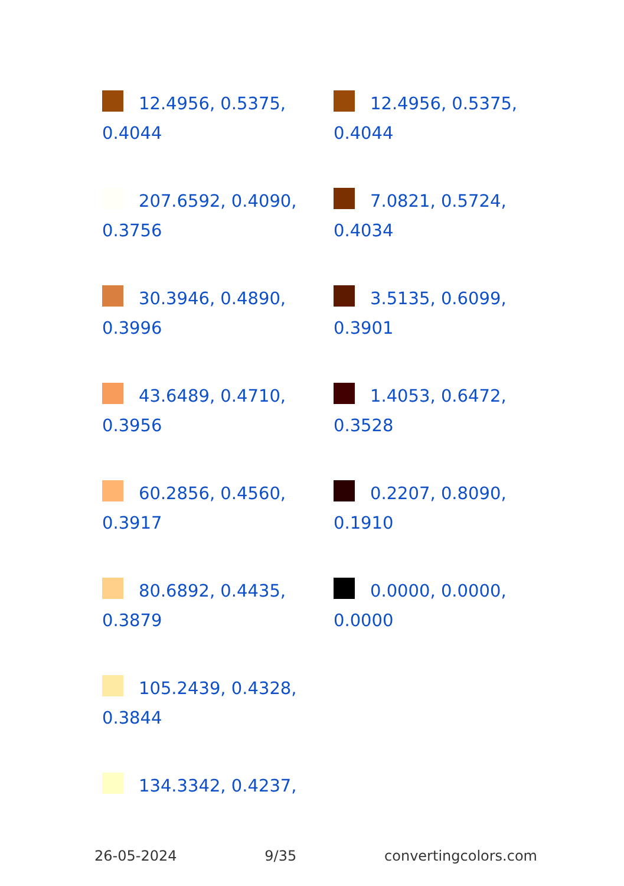12.4956, 0.5375,
0.4044
12.4956, 0.5375,
0.4044
207.6592, 0.4090,
0.3756
7.0821, 0.5724,
0.4034
30.3946, 0.4890,
0.3996
3.5135, 0.6099,
0.3901
43.6489, 0.4710,
0.3956
1.4053, 0.6472,
0.3528
60.2856, 0.4560,
0.3917
0.2207, 0.8090,
0.1910
80.6892, 0.4435,
0.3879
0.0000, 0.0000,
0.0000
105.2439, 0.4328,
0.3844
134.3342, 0.4237,
26-05-2024 9/35 convertingcolors.com